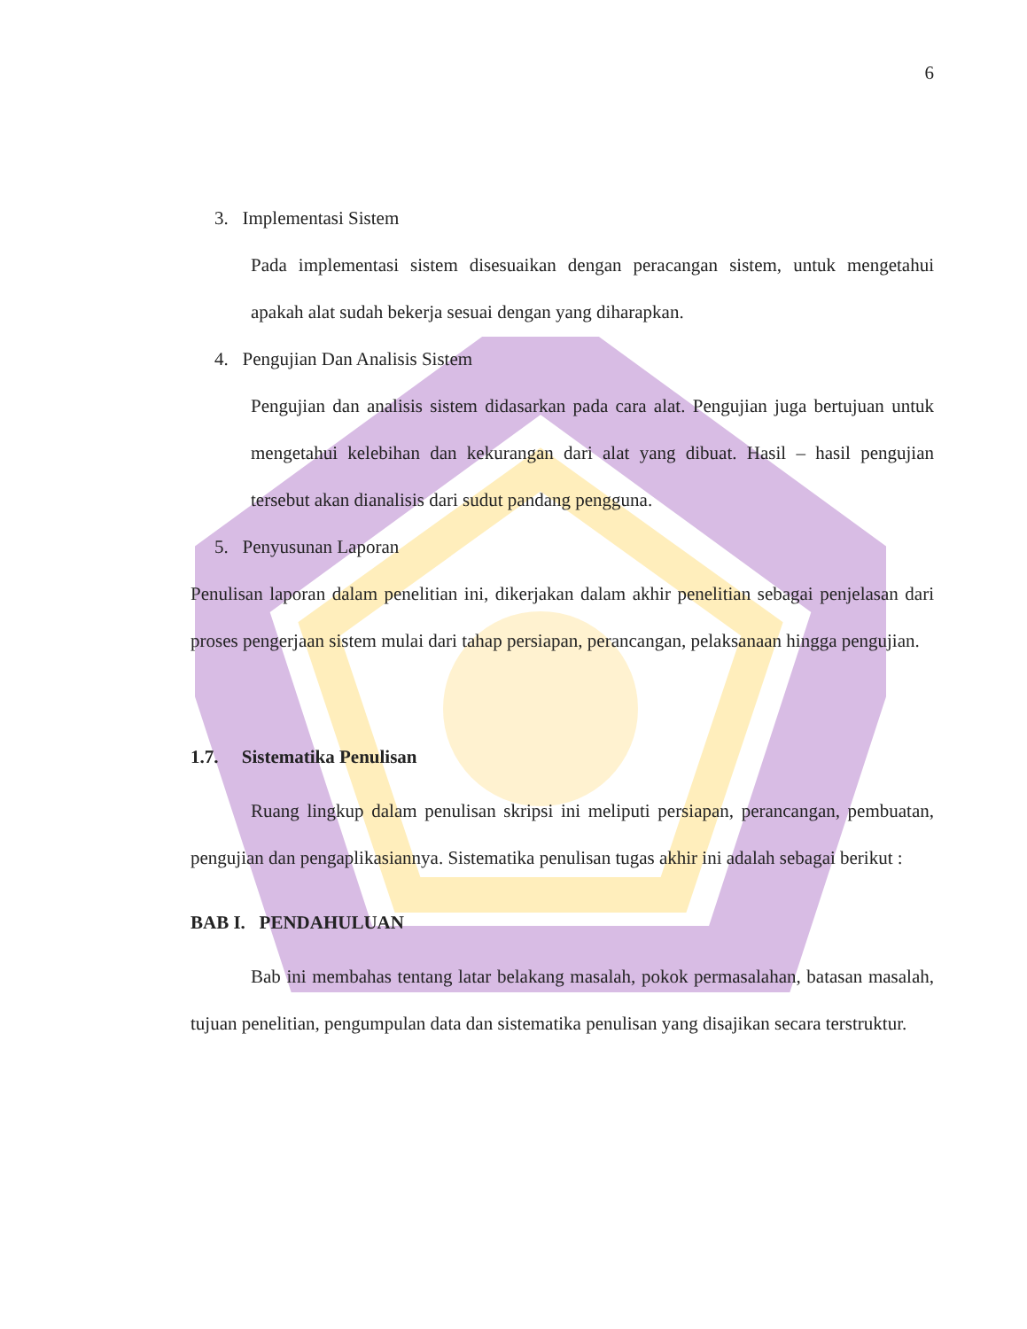6
3. Implementasi Sistem
Pada implementasi sistem disesuaikan dengan peracangan sistem, untuk mengetahui apakah alat sudah bekerja sesuai dengan yang diharapkan.
4. Pengujian Dan Analisis Sistem
Pengujian dan analisis sistem didasarkan pada cara alat. Pengujian juga bertujuan untuk mengetahui kelebihan dan kekurangan dari alat yang dibuat. Hasil – hasil pengujian tersebut akan dianalisis dari sudut pandang pengguna.
5. Penyusunan Laporan
Penulisan laporan dalam penelitian ini, dikerjakan dalam akhir penelitian sebagai penjelasan dari proses pengerjaan sistem mulai dari tahap persiapan, perancangan, pelaksanaan hingga pengujian.
1.7. Sistematika Penulisan
Ruang lingkup dalam penulisan skripsi ini meliputi persiapan, perancangan, pembuatan, pengujian dan pengaplikasiannya. Sistematika penulisan tugas akhir ini adalah sebagai berikut :
BAB I. PENDAHULUAN
Bab ini membahas tentang latar belakang masalah, pokok permasalahan, batasan masalah, tujuan penelitian, pengumpulan data dan sistematika penulisan yang disajikan secara terstruktur.